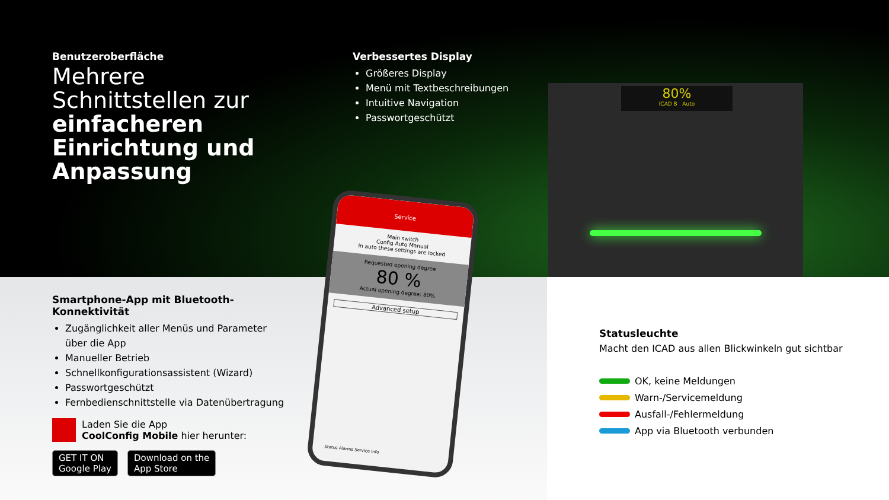80%
ICAD B Auto
Service
Main switch
Config Auto Manual
In auto these settings are locked
Requested opening degree
80 %
Actual opening degree: 80%
Advanced setup
Status Alarms Service Info
Benutzeroberfläche
Mehrere Schnittstellen zur einfacheren Einrichtung und Anpassung
Verbessertes Display
Größeres Display
Menü mit Textbeschreibungen
Intuitive Navigation
Passwortgeschützt
Smartphone-App mit Bluetooth-Konnektivität
Zugänglichkeit aller Menüs und Parameter über die App
Manueller Betrieb
Schnellkonfigurationsassistent (Wizard)
Passwortgeschützt
Fernbedienschnittstelle via Datenübertragung
Laden Sie die App
CoolConfig Mobile hier herunter:
GET IT ON
Google Play Download on the
App Store
Statusleuchte
Macht den ICAD aus allen Blickwinkeln gut sichtbar
OK, keine Meldungen
Warn-/Servicemeldung
Ausfall-/Fehlermeldung
App via Bluetooth verbunden